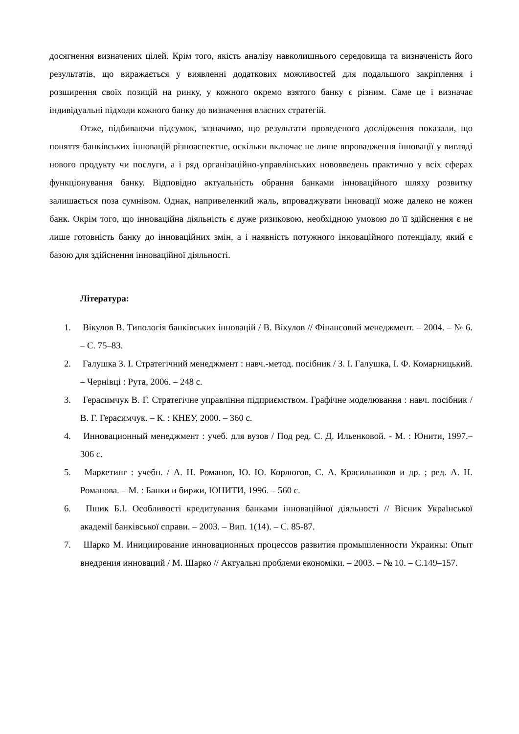досягнення визначених цілей. Крім того, якість аналізу навколишнього середовища та визначеність його результатів, що виражається у виявленні додаткових можливостей для подальшого закріплення і розширення своїх позицій на ринку, у кожного окремо взятого банку є різним. Саме це і визначає індивідуальні підходи кожного банку до визначення власних стратегій.
Отже, підбиваючи підсумок, зазначимо, що результати проведеного дослідження показали, що поняття банківських інновацій різноаспектне, оскільки включає не лише впровадження інновації у вигляді нового продукту чи послуги, а і ряд організаційно-управлінських нововведень практично у всіх сферах функціонування банку. Відповідно актуальність обрання банками інноваційного шляху розвитку залишається поза сумнівом. Однак, напривеленкий жаль, впроваджувати інновації може далеко не кожен банк. Окрім того, що інноваційна діяльність є дуже ризиковою, необхідною умовою до її здійснення є не лише готовність банку до інноваційних змін, а і наявність потужного інноваційного потенціалу, який є базою для здійснення інноваційної діяльності.
Література:
1. Вікулов В. Типологія банківських інновацій / В. Вікулов // Фінансовий менеджмент. – 2004. – № 6. – С. 75–83.
2. Галушка З. І. Стратегічний менеджмент : навч.-метод. посібник / З. І. Галушка, І. Ф. Комарницький. – Чернівці : Рута, 2006. – 248 с.
3. Герасимчук В. Г. Стратегічне управління підприємством. Графічне моделювання : навч. посібник / В. Г. Герасимчук. – К. : КНЕУ, 2000. – 360 с.
4. Инновационный менеджмент : учеб. для вузов / Под ред. С. Д. Ильенковой. - М. : Юнити, 1997.– 306 с.
5. Маркетинг : учебн. / А. Н. Романов, Ю. Ю. Корлюгов, С. А. Красильников и др. ; ред. А. Н. Романова. – М. : Банки и биржи, ЮНИТИ, 1996. – 560 с.
6. Пшик Б.І. Особливості кредитування банками інноваційної діяльності // Вісник Української академії банківської справи. – 2003. – Вип. 1(14). – С. 85-87.
7. Шарко М. Инициирование инновационных процессов развития промышленности Украины: Опыт внедрения инноваций / М. Шарко // Актуальні проблеми економіки. – 2003. – № 10. – С.149–157.